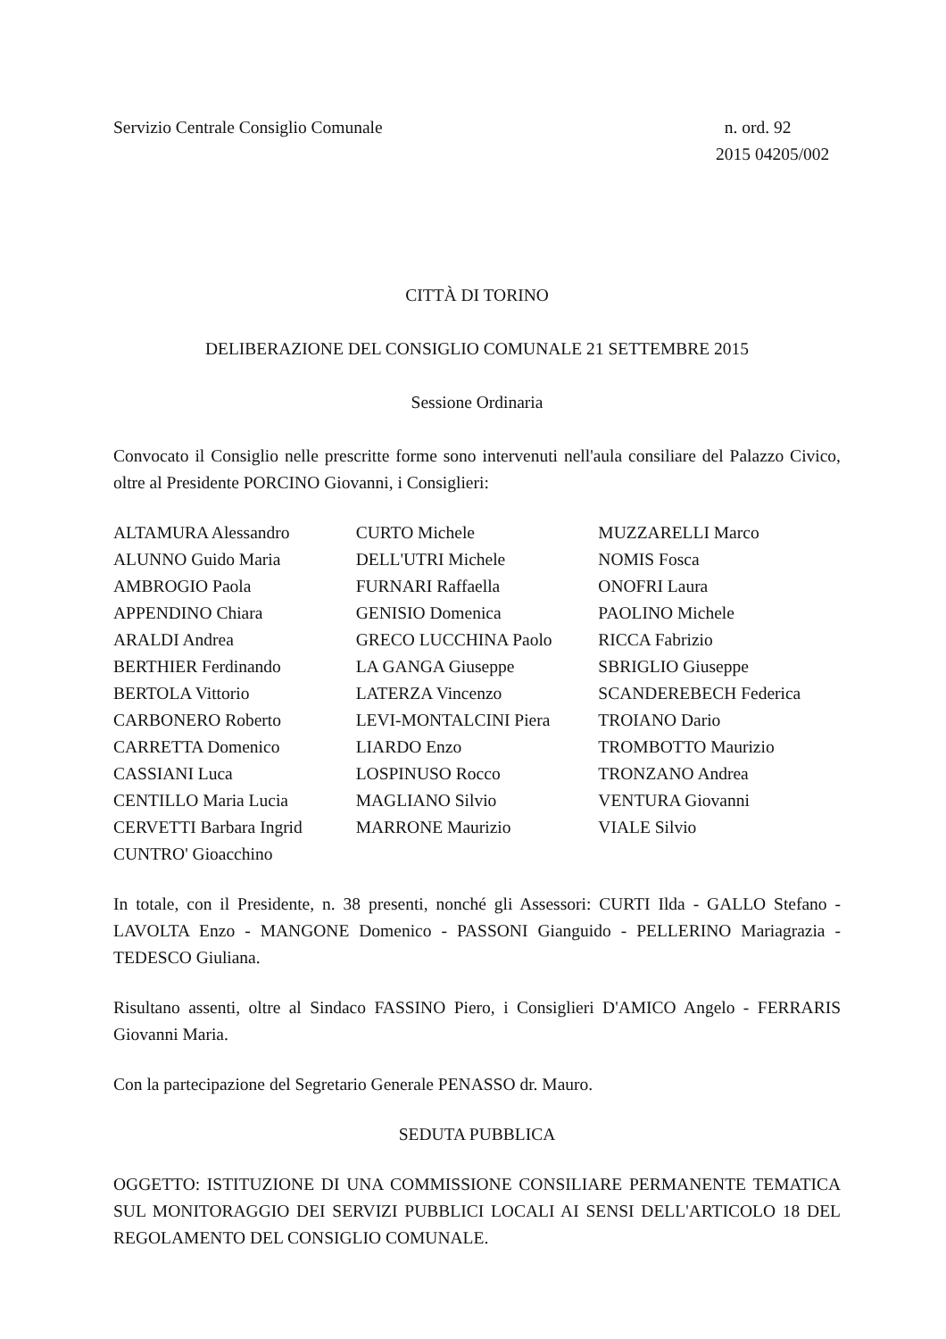Servizio Centrale Consiglio Comunale
n. ord. 92
2015 04205/002
CITTÀ DI TORINO
DELIBERAZIONE DEL CONSIGLIO COMUNALE 21 SETTEMBRE 2015
Sessione Ordinaria
Convocato il Consiglio nelle prescritte forme sono intervenuti nell'aula consiliare del Palazzo Civico, oltre al Presidente PORCINO Giovanni, i Consiglieri:
ALTAMURA Alessandro
ALUNNO Guido Maria
AMBROGIO Paola
APPENDINO Chiara
ARALDI Andrea
BERTHIER Ferdinando
BERTOLA Vittorio
CARBONERO Roberto
CARRETTA Domenico
CASSIANI Luca
CENTILLO Maria Lucia
CERVETTI Barbara Ingrid
CUNTRO' Gioacchino
CURTO Michele
DELL'UTRI Michele
FURNARI Raffaella
GENISIO Domenica
GRECO LUCCHINA Paolo
LA GANGA Giuseppe
LATERZA Vincenzo
LEVI-MONTALCINI Piera
LIARDO Enzo
LOSPINUSO Rocco
MAGLIANO Silvio
MARRONE Maurizio
MUZZARELLI Marco
NOMIS Fosca
ONOFRI Laura
PAOLINO Michele
RICCA Fabrizio
SBRIGLIO Giuseppe
SCANDEREBECH Federica
TROIANO Dario
TROMBOTTO Maurizio
TRONZANO Andrea
VENTURA Giovanni
VIALE Silvio
In totale, con il Presidente, n. 38 presenti, nonché gli Assessori: CURTI Ilda - GALLO Stefano - LAVOLTA Enzo - MANGONE Domenico - PASSONI Gianguido - PELLERINO Mariagrazia - TEDESCO Giuliana.
Risultano assenti, oltre al Sindaco FASSINO Piero, i Consiglieri D'AMICO Angelo - FERRARIS Giovanni Maria.
Con la partecipazione del Segretario Generale PENASSO dr. Mauro.
SEDUTA PUBBLICA
OGGETTO: ISTITUZIONE DI UNA COMMISSIONE CONSILIARE PERMANENTE TEMATICA SUL MONITORAGGIO DEI SERVIZI PUBBLICI LOCALI AI SENSI DELL'ARTICOLO 18 DEL REGOLAMENTO DEL CONSIGLIO COMUNALE.